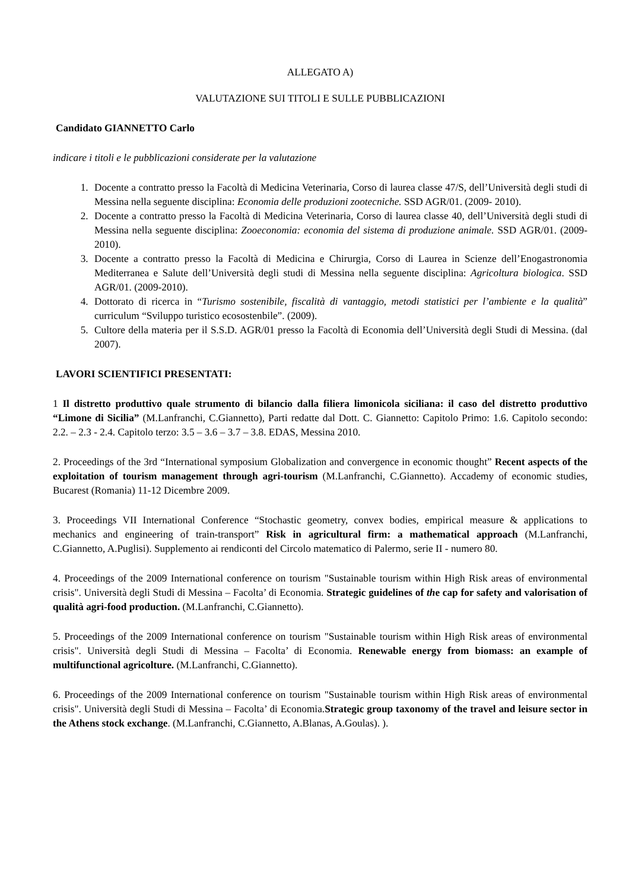ALLEGATO A)
VALUTAZIONE SUI TITOLI E SULLE PUBBLICAZIONI
Candidato GIANNETTO Carlo
indicare i titoli e le pubblicazioni considerate per la valutazione
1. Docente a contratto presso la Facoltà di Medicina Veterinaria, Corso di laurea classe 47/S, dell’Università degli studi di Messina nella seguente disciplina: Economia delle produzioni zootecniche. SSD AGR/01. (2009- 2010).
2. Docente a contratto presso la Facoltà di Medicina Veterinaria, Corso di laurea classe 40, dell’Università degli studi di Messina nella seguente disciplina: Zooeconomia: economia del sistema di produzione animale. SSD AGR/01. (2009-2010).
3. Docente a contratto presso la Facoltà di Medicina e Chirurgia, Corso di Laurea in Scienze dell’Enogastronomia Mediterranea e Salute dell’Università degli studi di Messina nella seguente disciplina: Agricoltura biologica. SSD AGR/01. (2009-2010).
4. Dottorato di ricerca in “Turismo sostenibile, fiscalità di vantaggio, metodi statistici per l’ambiente e la qualità” curriculum “Sviluppo turistico ecosostenbile”. (2009).
5. Cultore della materia per il S.S.D. AGR/01 presso la Facoltà di Economia dell’Università degli Studi di Messina. (dal 2007).
LAVORI SCIENTIFICI PRESENTATI:
1 Il distretto produttivo quale strumento di bilancio dalla filiera limonicola siciliana: il caso del distretto produttivo “Limone di Sicilia” (M.Lanfranchi, C.Giannetto), Parti redatte dal Dott. C. Giannetto: Capitolo Primo: 1.6. Capitolo secondo: 2.2. – 2.3 - 2.4. Capitolo terzo: 3.5 – 3.6 – 3.7 – 3.8. EDAS, Messina 2010.
2. Proceedings of the 3rd “International symposium Globalization and convergence in economic thought” Recent aspects of the exploitation of tourism management through agri-tourism (M.Lanfranchi, C.Giannetto). Accademy of economic studies, Bucarest (Romania) 11-12 Dicembre 2009.
3. Proceedings VII International Conference “Stochastic geometry, convex bodies, empirical measure & applications to mechanics and engineering of train-transport” Risk in agricultural firm: a mathematical approach (M.Lanfranchi, C.Giannetto, A.Puglisi). Supplemento ai rendiconti del Circolo matematico di Palermo, serie II - numero 80.
4. Proceedings of the 2009 International conference on tourism "Sustainable tourism within High Risk areas of environmental crisis". Università degli Studi di Messina – Facolta’ di Economia. Strategic guidelines of the cap for safety and valorisation of qualità agri-food production. (M.Lanfranchi, C.Giannetto).
5. Proceedings of the 2009 International conference on tourism "Sustainable tourism within High Risk areas of environmental crisis". Università degli Studi di Messina – Facolta’ di Economia. Renewable energy from biomass: an example of multifunctional agricolture. (M.Lanfranchi, C.Giannetto).
6. Proceedings of the 2009 International conference on tourism "Sustainable tourism within High Risk areas of environmental crisis". Università degli Studi di Messina – Facolta’ di Economia.Strategic group taxonomy of the travel and leisure sector in the Athens stock exchange. (M.Lanfranchi, C.Giannetto, A.Blanas, A.Goulas). ).